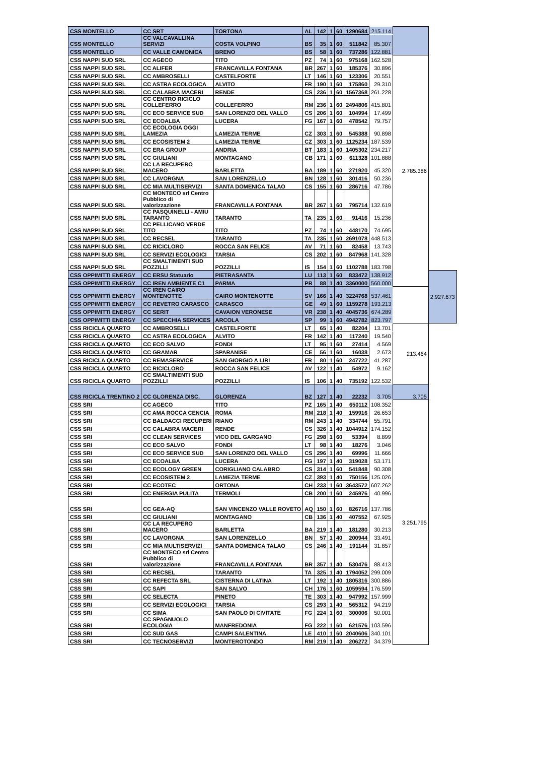| CSS MONTELLO | CC SRT | TORTONA | AL | 142 | 1 | 60 | 1290684 | 215.114 | | |
| CSS MONTELLO | CC VALCAVALLINA SERVIZI | COSTA VOLPINO | BS | 35 | 1 | 60 | 511842 | 85.307 | | |
| CSS MONTELLO | CC VALLE CAMONICA | BRENO | BS | 58 | 1 | 60 | 737286 | 122.881 | | |
| CSS NAPPI SUD SRL | CC AGECO | TITO | PZ | 74 | 1 | 60 | 975168 | 162.528 | 2.785.386 | |
| CSS NAPPI SUD SRL | CC ALIFER | FRANCAVILLA FONTANA | BR | 267 | 1 | 60 | 185376 | 30.896 | | |
| CSS NAPPI SUD SRL | CC AMBROSELLI | CASTELFORTE | LT | 146 | 1 | 60 | 123306 | 20.551 | | |
| CSS NAPPI SUD SRL | CC ASTRA ECOLOGICA | ALVITO | FR | 190 | 1 | 60 | 175860 | 29.310 | | |
| CSS NAPPI SUD SRL | CC CALABRA MACERI | RENDE | CS | 236 | 1 | 60 | 1567368 | 261.228 | | |
| CSS NAPPI SUD SRL | CC CENTRO RICICLO COLLEFERRO | COLLEFERRO | RM | 236 | 1 | 60 | 2494806 | 415.801 | | |
| CSS NAPPI SUD SRL | CC ECO SERVICE SUD | SAN LORENZO DEL VALLO | CS | 206 | 1 | 60 | 104994 | 17.499 | | |
| CSS NAPPI SUD SRL | CC ECOALBA | LUCERA | FG | 167 | 1 | 60 | 478542 | 79.757 | | |
| CSS NAPPI SUD SRL | CC ECOLOGIA OGGI LAMEZIA | LAMEZIA TERME | CZ | 303 | 1 | 60 | 545388 | 90.898 | | |
| CSS NAPPI SUD SRL | CC ECOSISTEM 2 | LAMEZIA TERME | CZ | 303 | 1 | 60 | 1125234 | 187.539 | | |
| CSS NAPPI SUD SRL | CC ERA GROUP | ANDRIA | BT | 183 | 1 | 60 | 1405302 | 234.217 | | |
| CSS NAPPI SUD SRL | CC GIULIANI | MONTAGANO | CB | 171 | 1 | 60 | 611328 | 101.888 | | |
| CSS NAPPI SUD SRL | CC LA RECUPERO MACERO | BARLETTA | BA | 189 | 1 | 60 | 271920 | 45.320 | | |
| CSS NAPPI SUD SRL | CC LAVORGNA | SAN LORENZELLO | BN | 128 | 1 | 60 | 301416 | 50.236 | | |
| CSS NAPPI SUD SRL | CC MIA MULTISERVIZI | SANTA DOMENICA TALAO | CS | 155 | 1 | 60 | 286716 | 47.786 | | |
| CSS NAPPI SUD SRL | CC MONTECO srl Centro Pubblico di valorizzazione | FRANCAVILLA FONTANA | BR | 267 | 1 | 60 | 795714 | 132.619 | | |
| CSS NAPPI SUD SRL | CC PASQUINELLI - AMIU TARANTO | TARANTO | TA | 235 | 1 | 60 | 91416 | 15.236 | | |
| CSS NAPPI SUD SRL | CC PELLICANO VERDE TITO | TITO | PZ | 74 | 1 | 60 | 448170 | 74.695 | | |
| CSS NAPPI SUD SRL | CC RECSEL | TARANTO | TA | 235 | 1 | 60 | 2691078 | 448.513 | | |
| CSS NAPPI SUD SRL | CC RICICLORO | ROCCA SAN FELICE | AV | 71 | 1 | 60 | 82458 | 13.743 | | |
| CSS NAPPI SUD SRL | CC SERVIZI ECOLOGICI | TARSIA | CS | 202 | 1 | 60 | 847968 | 141.328 | | |
| CSS NAPPI SUD SRL | CC SMALTIMENTI SUD POZZILLI | POZZILLI | IS | 154 | 1 | 60 | 1102788 | 183.798 | | |
| CSS OPPIMITTI ENERGY | CC ERSU Statuario | PIETRASANTA | LU | 113 | 1 | 60 | 833472 | 138.912 | | 2.927.673 |
| CSS OPPIMITTI ENERGY | CC IREN AMBIENTE C1 | PARMA | PR | 88 | 1 | 40 | 3360000 | 560.000 | | |
| CSS OPPIMITTI ENERGY | CC IREN CAIRO MONTENOTTE | CAIRO MONTENOTTE | SV | 166 | 1 | 40 | 3224768 | 537.461 | | |
| CSS OPPIMITTI ENERGY | CC REVETRO CARASCO | CARASCO | GE | 49 | 1 | 60 | 1159278 | 193.213 | | |
| CSS OPPIMITTI ENERGY | CC SERIT | CAVAION VERONESE | VR | 238 | 1 | 40 | 4045736 | 674.289 | | |
| CSS OPPIMITTI ENERGY | CC SPECCHIA SERVICES | ARCOLA | SP | 99 | 1 | 60 | 4942782 | 823.797 | | |
| CSS RICICLA QUARTO | CC AMBROSELLI | CASTELFORTE | LT | 65 | 1 | 40 | 82204 | 13.701 | 213.464 | |
| CSS RICICLA QUARTO | CC ASTRA ECOLOGICA | ALVITO | FR | 142 | 1 | 40 | 117240 | 19.540 | | |
| CSS RICICLA QUARTO | CC ECO SALVO | FONDI | LT | 95 | 1 | 60 | 27414 | 4.569 | | |
| CSS RICICLA QUARTO | CC GRAMAR | SPARANISE | CE | 56 | 1 | 60 | 16038 | 2.673 | | |
| CSS RICICLA QUARTO | CC REMASERVICE | SAN GIORGIO A LIRI | FR | 80 | 1 | 60 | 247722 | 41.287 | | |
| CSS RICICLA QUARTO | CC RICICLORO | ROCCA SAN FELICE | AV | 122 | 1 | 40 | 54972 | 9.162 | | |
| CSS RICICLA QUARTO | CC SMALTIMENTI SUD POZZILLI | POZZILLI | IS | 106 | 1 | 40 | 735192 | 122.532 | | |
| CSS RICICLA TRENTINO 2 | CC GLORENZA DISC. | GLORENZA | BZ | 127 | 1 | 40 | 22232 | 3.705 | 3.705 | |
| CSS SRI | CC AGECO | TITO | PZ | 165 | 1 | 40 | 650112 | 108.352 | 3.251.795 | |
| CSS SRI | CC AMA ROCCA CENCIA | ROMA | RM | 218 | 1 | 40 | 159916 | 26.653 | | |
| CSS SRI | CC BALDACCI RECUPERI | RIANO | RM | 243 | 1 | 40 | 334744 | 55.791 | | |
| CSS SRI | CC CALABRA MACERI | RENDE | CS | 326 | 1 | 40 | 1044912 | 174.152 | | |
| CSS SRI | CC CLEAN SERVICES | VICO DEL GARGANO | FG | 298 | 1 | 60 | 53394 | 8.899 | | |
| CSS SRI | CC ECO SALVO | FONDI | LT | 98 | 1 | 40 | 18276 | 3.046 | | |
| CSS SRI | CC ECO SERVICE SUD | SAN LORENZO DEL VALLO | CS | 296 | 1 | 40 | 69996 | 11.666 | | |
| CSS SRI | CC ECOALBA | LUCERA | FG | 197 | 1 | 40 | 319028 | 53.171 | | |
| CSS SRI | CC ECOLOGY GREEN | CORIGLIANO CALABRO | CS | 314 | 1 | 60 | 541848 | 90.308 | | |
| CSS SRI | CC ECOSISTEM 2 | LAMEZIA TERME | CZ | 393 | 1 | 40 | 750156 | 125.026 | | |
| CSS SRI | CC ECOTEC | ORTONA | CH | 233 | 1 | 60 | 3643572 | 607.262 | | |
| CSS SRI | CC ENERGIA PULITA | TERMOLI | CB | 200 | 1 | 60 | 245976 | 40.996 | | |
| CSS SRI | CC GEA-AQ | SAN VINCENZO VALLE ROVETO | AQ | 150 | 1 | 60 | 826716 | 137.786 | | |
| CSS SRI | CC GIULIANI | MONTAGANO | CB | 136 | 1 | 40 | 407552 | 67.925 | | |
| CSS SRI | CC LA RECUPERO MACERO | BARLETTA | BA | 219 | 1 | 40 | 181280 | 30.213 | | |
| CSS SRI | CC LAVORGNA | SAN LORENZELLO | BN | 57 | 1 | 40 | 200944 | 33.491 | | |
| CSS SRI | CC MIA MULTISERVIZI | SANTA DOMENICA TALAO | CS | 246 | 1 | 40 | 191144 | 31.857 | | |
| CSS SRI | CC MONTECO srl Centro Pubblico di valorizzazione | FRANCAVILLA FONTANA | BR | 357 | 1 | 40 | 530476 | 88.413 | | |
| CSS SRI | CC RECSEL | TARANTO | TA | 325 | 1 | 40 | 1794052 | 299.009 | | |
| CSS SRI | CC REFECTA SRL | CISTERNA DI LATINA | LT | 192 | 1 | 40 | 1805316 | 300.886 | | |
| CSS SRI | CC SAPI | SAN SALVO | CH | 176 | 1 | 60 | 1059594 | 176.599 | | |
| CSS SRI | CC SELECTA | PINETO | TE | 303 | 1 | 40 | 947992 | 157.999 | | |
| CSS SRI | CC SERVIZI ECOLOGICI | TARSIA | CS | 293 | 1 | 40 | 565312 | 94.219 | | |
| CSS SRI | CC SIMA | SAN PAOLO DI CIVITATE | FG | 224 | 1 | 60 | 300006 | 50.001 | | |
| CSS SRI | CC SPAGNUOLO ECOLOGIA | MANFREDONIA | FG | 222 | 1 | 60 | 621576 | 103.596 | | |
| CSS SRI | CC SUD GAS | CAMPI SALENTINA | LE | 410 | 1 | 60 | 2040606 | 340.101 | | |
| CSS SRI | CC TECNOSERVIZI | MONTEROTONDO | RM | 219 | 1 | 40 | 206272 | 34.379 | | |